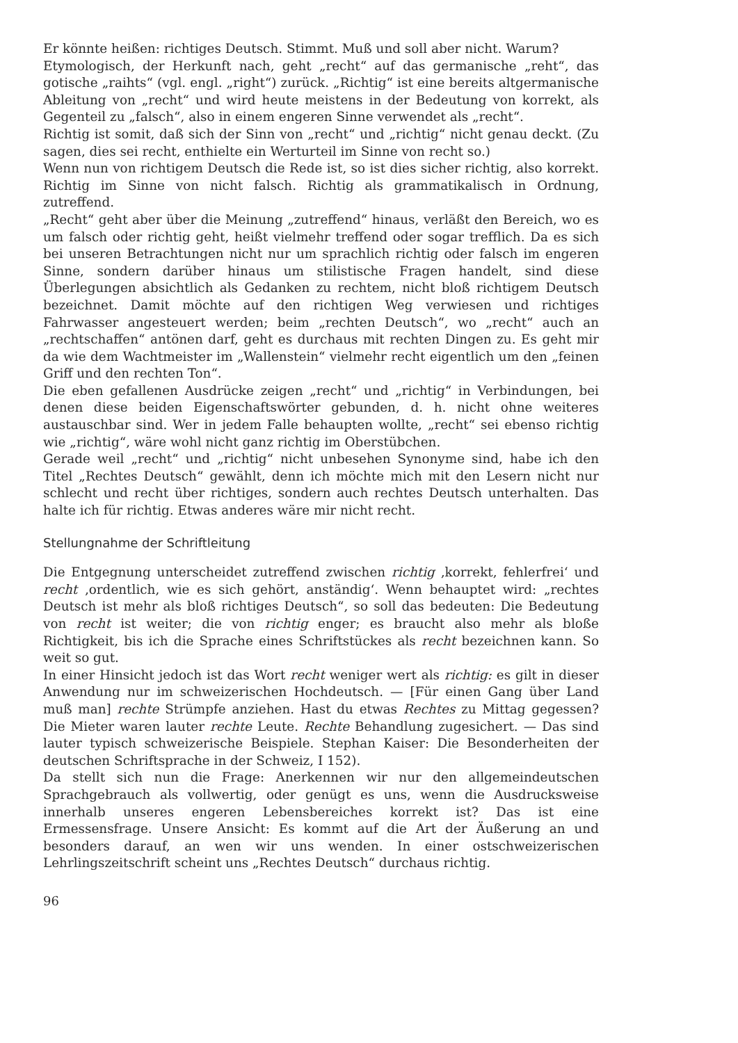Er könnte heißen: richtiges Deutsch. Stimmt. Muß und soll aber nicht. Warum?
Etymologisch, der Herkunft nach, geht „recht“ auf das germanische „reht“, das gotische „raihts“ (vgl. engl. „right“) zurück. „Richtig“ ist eine bereits altgermanische Ableitung von „recht“ und wird heute meistens in der Bedeutung von korrekt, als Gegenteil zu „falsch“, also in einem engeren Sinne verwendet als „recht“.
Richtig ist somit, daß sich der Sinn von „recht“ und „richtig“ nicht genau deckt. (Zu sagen, dies sei recht, enthielte ein Werturteil im Sinne von recht so.)
Wenn nun von richtigem Deutsch die Rede ist, so ist dies sicher richtig, also korrekt. Richtig im Sinne von nicht falsch. Richtig als grammatikalisch in Ordnung, zutreffend.
„Recht“ geht aber über die Meinung „zutreffend“ hinaus, verläßt den Bereich, wo es um falsch oder richtig geht, heißt vielmehr treffend oder sogar trefflich. Da es sich bei unseren Betrachtungen nicht nur um sprachlich richtig oder falsch im engeren Sinne, sondern darüber hinaus um stilistische Fragen handelt, sind diese Überlegungen absichtlich als Gedanken zu rechtem, nicht bloß richtigem Deutsch bezeichnet. Damit möchte auf den richtigen Weg verwiesen und richtiges Fahrwasser angesteuert werden; beim „rechten Deutsch“, wo „recht“ auch an „rechtschaffen“ antönen darf, geht es durchaus mit rechten Dingen zu. Es geht mir da wie dem Wachtmeister im „Wallenstein“ vielmehr recht eigentlich um den „feinen Griff und den rechten Ton“.
Die eben gefallenen Ausdrücke zeigen „recht“ und „richtig“ in Verbindungen, bei denen diese beiden Eigenschaftswörter gebunden, d. h. nicht ohne weiteres austauschbar sind. Wer in jedem Falle behaupten wollte, „recht“ sei ebenso richtig wie „richtig“, wäre wohl nicht ganz richtig im Oberstübchen.
Gerade weil „recht“ und „richtig“ nicht unbesehen Synonyme sind, habe ich den Titel „Rechtes Deutsch“ gewählt, denn ich möchte mich mit den Lesern nicht nur schlecht und recht über richtiges, sondern auch rechtes Deutsch unterhalten. Das halte ich für richtig. Etwas anderes wäre mir nicht recht.
Stellungnahme der Schriftleitung
Die Entgegnung unterscheidet zutreffend zwischen richtig ‚korrekt, fehlerfrei‘ und recht ‚ordentlich, wie es sich gehört, anständig‘. Wenn behauptet wird: „rechtes Deutsch ist mehr als bloß richtiges Deutsch“, so soll das bedeuten: Die Bedeutung von recht ist weiter; die von richtig enger; es braucht also mehr als bloße Richtigkeit, bis ich die Sprache eines Schriftstückes als recht bezeichnen kann. So weit so gut.
In einer Hinsicht jedoch ist das Wort recht weniger wert als richtig: es gilt in dieser Anwendung nur im schweizerischen Hochdeutsch. — [Für einen Gang über Land muß man] rechte Strümpfe anziehen. Hast du etwas Rechtes zu Mittag gegessen? Die Mieter waren lauter rechte Leute. Rechte Behandlung zugesichert. — Das sind lauter typisch schweizerische Beispiele. Stephan Kaiser: Die Besonderheiten der deutschen Schriftsprache in der Schweiz, I 152).
Da stellt sich nun die Frage: Anerkennen wir nur den allgemeindeutschen Sprachgebrauch als vollwertig, oder genügt es uns, wenn die Ausdrucksweise innerhalb unseres engeren Lebensbereiches korrekt ist? Das ist eine Ermessensfrage. Unsere Ansicht: Es kommt auf die Art der Äußerung an und besonders darauf, an wen wir uns wenden. In einer ostschweizerischen Lehrlingszeitschrift scheint uns „Rechtes Deutsch“ durchaus richtig.
96